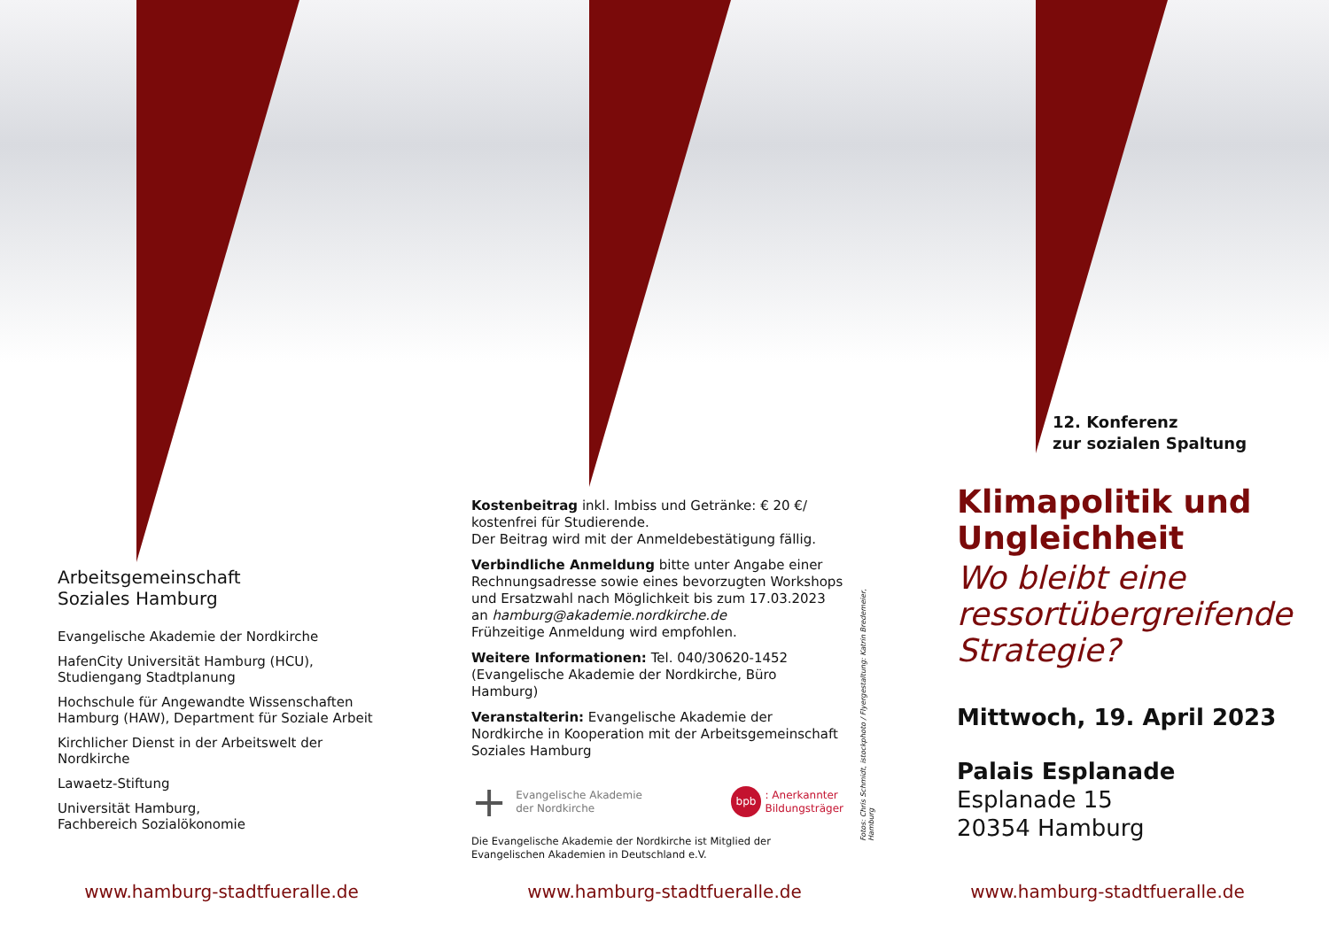Arbeitsgemeinschaft
Soziales Hamburg
Evangelische Akademie der Nordkirche
HafenCity Universität Hamburg (HCU),
Studiengang Stadtplanung
Hochschule für Angewandte Wissenschaften
Hamburg (HAW), Department für Soziale Arbeit
Kirchlicher Dienst in der Arbeitswelt der
Nordkirche
Lawaetz-Stiftung
Universität Hamburg,
Fachbereich Sozialökonomie
www.hamburg-stadtfueralle.de
Kostenbeitrag inkl. Imbiss und Getränke: € 20 €/ kostenfrei für Studierende.
Der Beitrag wird mit der Anmeldebestätigung fällig.
Verbindliche Anmeldung bitte unter Angabe einer Rechnungsadresse sowie eines bevorzugten Workshops und Ersatzwahl nach Möglichkeit bis zum 17.03.2023 an hamburg@akademie.nordkirche.de
Frühzeitige Anmeldung wird empfohlen.
Weitere Informationen: Tel. 040/30620-1452 (Evangelische Akademie der Nordkirche, Büro Hamburg)
Veranstalterin: Evangelische Akademie der Nordkirche in Kooperation mit der Arbeitsgemeinschaft Soziales Hamburg
+ Evangelische Akademie
der Nordkirche
bpb: Anerkannter
Bildungsträger
Die Evangelische Akademie der Nordkirche ist Mitglied der Evangelischen Akademien in Deutschland e.V.
Fotos: Chris Schmidt, istockphoto / Flyergestaltung: Katrin Bredemeier, Hamburg
www.hamburg-stadtfueralle.de
12. Konferenz
zur sozialen Spaltung
Klimapolitik und
Ungleichheit
Wo bleibt eine
ressortübergreifende
Strategie?
Mittwoch, 19. April 2023
Palais Esplanade
Esplanade 15
20354 Hamburg
www.hamburg-stadtfueralle.de